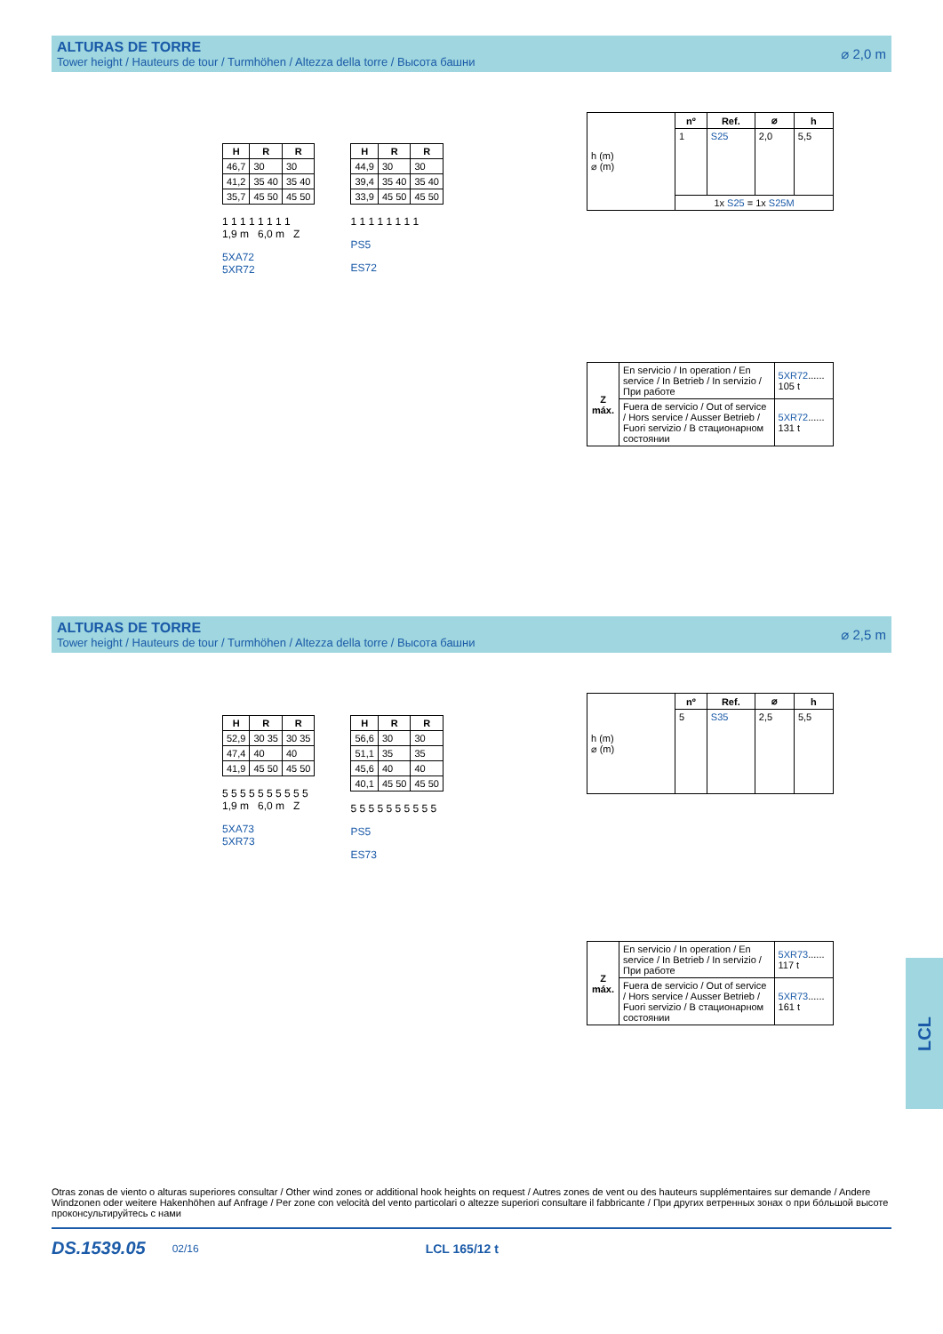ALTURAS DE TORRE
Tower height / Hauteurs de tour / Turmhöhen / Altezza della torre / Высота башни
⌀ 2,0 m
| H | R | R |
| --- | --- | --- |
| 46,7 | 30 | 30 |
| 41,2 | 35 40 | 35 40 |
| 35,7 | 45 50 | 45 50 |
1 1 1 1 1 1 1 1
1,9 m 6,0 m Z
5XA72
5XR72
| H | R | R |
| --- | --- | --- |
| 44,9 | 30 | 30 |
| 39,4 | 35 40 | 35 40 |
| 33,9 | 45 50 | 45 50 |
1 1 1 1 1 1 1 1
PS5
ES72
| h (m) ⌀ (m) | nº | Ref. | ⌀ | h |
| | 1 | S25 | 2,0 | 5,5 |
| | 1x S25 = 1x S25M | | | |
| Z máx. | En servicio / In operation / En service / In Betrieb / In servizio / При работе | 5XR72 ...... 105 t |
| | Fuera de servicio / Out of service / Hors service / Ausser Betrieb / Fuori servizio / В стационарном состоянии | 5XR72 ...... 131 t |
ALTURAS DE TORRE
Tower height / Hauteurs de tour / Turmhöhen / Altezza della torre / Высота башни
⌀ 2,5 m
| H | R | R |
| --- | --- | --- |
| 52,9 | 30 35 | 30 35 |
| 47,4 | 40 | 40 |
| 41,9 | 45 50 | 45 50 |
5 5 5 5 5 5 5 5 5 5
1,9 m 6,0 m Z
5XA73
5XR73
| H | R | R |
| --- | --- | --- |
| 56,6 | 30 | 30 |
| 51,1 | 35 | 35 |
| 45,6 | 40 | 40 |
| 40,1 | 45 50 | 45 50 |
5 5 5 5 5 5 5 5 5 5
PS5
ES73
| h (m) ⌀ (m) | nº | Ref. | ⌀ | h |
| | 5 | S35 | 2,5 | 5,5 |
| Z máx. | En servicio / In operation / En service / In Betrieb / In servizio / При работе | 5XR73 ...... 117 t |
| | Fuera de servicio / Out of service / Hors service / Ausser Betrieb / Fuori servizio / В стационарном состоянии | 5XR73 ...... 161 t |
LCL
Otras zonas de viento o alturas superiores consultar / Other wind zones or additional hook heights on request / Autres zones de vent ou des hauteurs supplémentaires sur demande / Andere Windzonen oder weitere Hakenhöhen auf Anfrage / Per zone con velocità del vento particolari o altezze superiori consultare il fabbricante / При других ветренных зонах о при бóльшой высоте проконсультируйтесь с нами
DS.1539.05 02/16 LCL 165/12 t